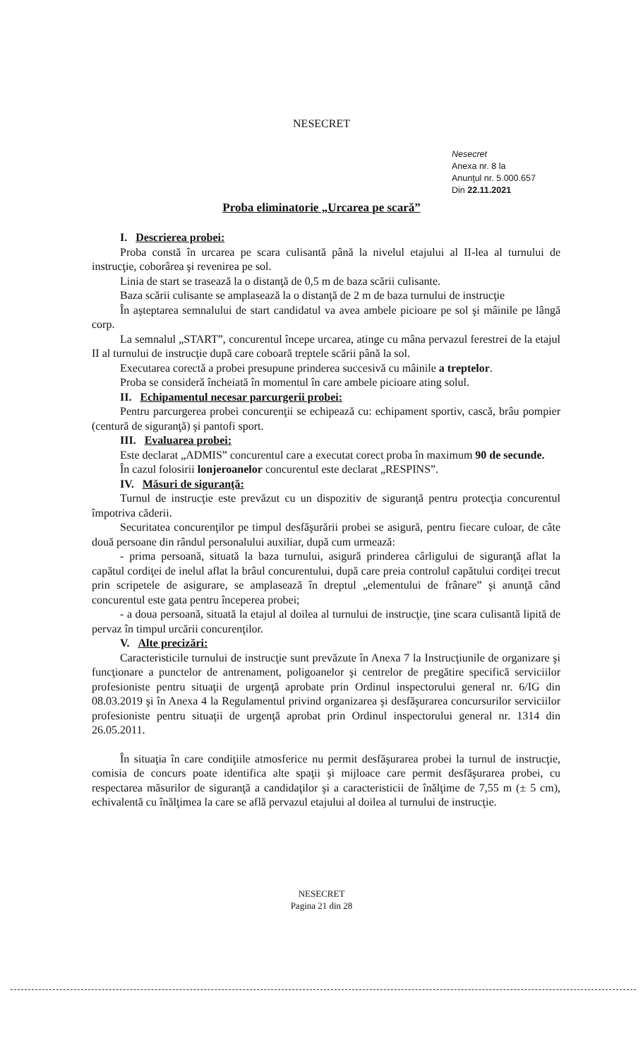NESECRET
Nesecret
Anexa nr. 8 la
Anunţul nr. 5.000.657
Din 22.11.2021
Proba eliminatorie „Urcarea pe scară”
I. Descrierea probei:
Proba constă în urcarea pe scara culisantă până la nivelul etajului al II-lea al turnului de instrucţie, coborârea şi revenirea pe sol.
Linia de start se trasează la o distanţă de 0,5 m de baza scării culisante.
Baza scării culisante se amplasează la o distanţă de 2 m de baza turnului de instrucţie
În aşteptarea semnalului de start candidatul va avea ambele picioare pe sol şi mâinile pe lângă corp.
La semnalul „START”, concurentul începe urcarea, atinge cu mâna pervazul ferestrei de la etajul II al turnului de instrucţie după care coboară treptele scării până la sol.
Executarea corectă a probei presupune prinderea succesivă cu mâinile a treptelor.
Proba se consideră încheiată în momentul în care ambele picioare ating solul.
II. Echipamentul necesar parcurgerii probei:
Pentru parcurgerea probei concurenţii se echipează cu: echipament sportiv, cască, brâu pompier (centură de siguranţă) şi pantofi sport.
III. Evaluarea probei:
Este declarat „ADMIS” concurentul care a executat corect proba în maximum 90 de secunde.
În cazul folosirii lonjeroanelor concurentul este declarat „RESPINS”.
IV. Măsuri de siguranţă:
Turnul de instrucţie este prevăzut cu un dispozitiv de siguranţă pentru protecţia concurentul împotriva căderii.
Securitatea concurenţilor pe timpul desfăşurării probei se asigură, pentru fiecare culoar, de câte două persoane din rândul personalului auxiliar, după cum urmează:
- prima persoană, situată la baza turnului, asigură prinderea cârligului de siguranţă aflat la capătul cordiţei de inelul aflat la brâul concurentului, după care preia controlul capătului cordiţei trecut prin scripetele de asigurare, se amplasează în dreptul „elementului de frânare” şi anunţă când concurentul este gata pentru începerea probei;
- a doua persoană, situată la etajul al doilea al turnului de instrucţie, ţine scara culisantă lipită de pervaz în timpul urcării concurenţilor.
V. Alte precizări:
Caracteristicile turnului de instrucţie sunt prevăzute în Anexa 7 la Instrucţiunile de organizare şi funcţionare a punctelor de antrenament, poligoanelor şi centrelor de pregătire specifică serviciilor profesioniste pentru situaţii de urgenţă aprobate prin Ordinul inspectorului general nr. 6/IG din 08.03.2019 şi în Anexa 4 la Regulamentul privind organizarea şi desfăşurarea concursurilor serviciilor profesioniste pentru situaţii de urgenţă aprobat prin Ordinul inspectorului general nr. 1314 din 26.05.2011.
În situaţia în care condiţiile atmosferice nu permit desfăşurarea probei la turnul de instrucţie, comisia de concurs poate identifica alte spaţii şi mijloace care permit desfăşurarea probei, cu respectarea măsurilor de siguranţă a candidaţilor şi a caracteristicii de înălţime de 7,55 m (± 5 cm), echivalentă cu înălţimea la care se află pervazul etajului al doilea al turnului de instrucţie.
NESECRET
Pagina 21 din 28